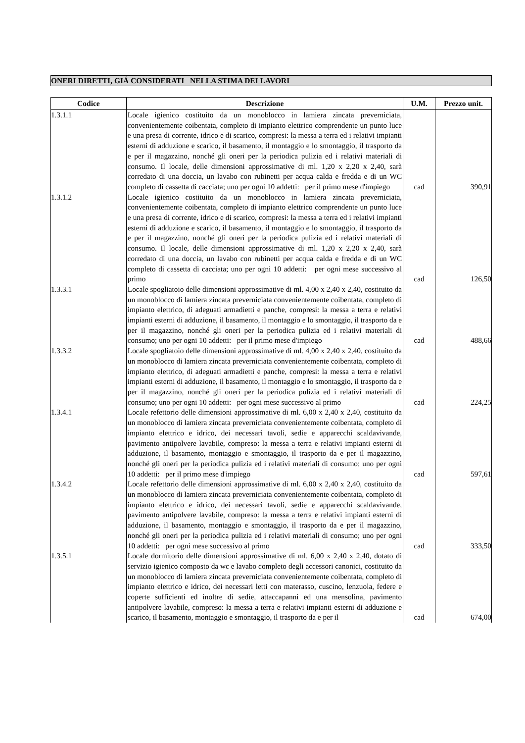ONERI DIRETTI, GIÁ CONSIDERATI NELLA STIMA DEI LAVORI
| Codice | Descrizione | U.M. | Prezzo unit. |
| --- | --- | --- | --- |
| 1.3.1.1 | Locale igienico costituito da un monoblocco in lamiera zincata preverniciata, convenientemente coibentata, completo di impianto elettrico comprendente un punto luce e una presa di corrente, idrico e di scarico, compresi: la messa a terra ed i relativi impianti esterni di adduzione e scarico, il basamento, il montaggio e lo smontaggio, il trasporto da e per il magazzino, nonché gli oneri per la periodica pulizia ed i relativi materiali di consumo. Il locale, delle dimensioni approssimative di ml. 1,20 x 2,20 x 2,40, sarà corredato di una doccia, un lavabo con rubinetti per acqua calda e fredda e di un WC completo di cassetta di cacciata; uno per ogni 10 addetti: per il primo mese d'impiego | cad | 390,91 |
| 1.3.1.2 | Locale igienico costituito da un monoblocco in lamiera zincata preverniciata, convenientemente coibentata, completo di impianto elettrico comprendente un punto luce e una presa di corrente, idrico e di scarico, compresi: la messa a terra ed i relativi impianti esterni di adduzione e scarico, il basamento, il montaggio e lo smontaggio, il trasporto da e per il magazzino, nonché gli oneri per la periodica pulizia ed i relativi materiali di consumo. Il locale, delle dimensioni approssimative di ml. 1,20 x 2,20 x 2,40, sarà corredato di una doccia, un lavabo con rubinetti per acqua calda e fredda e di un WC completo di cassetta di cacciata; uno per ogni 10 addetti: per ogni mese successivo al primo | cad | 126,50 |
| 1.3.3.1 | Locale spogliatoio delle dimensioni approssimative di ml. 4,00 x 2,40 x 2,40, costituito da un monoblocco di lamiera zincata preverniciata convenientemente coibentata, completo di impianto elettrico, di adeguati armadietti e panche, compresi: la messa a terra e relativi impianti esterni di adduzione, il basamento, il montaggio e lo smontaggio, il trasporto da e per il magazzino, nonché gli oneri per la periodica pulizia ed i relativi materiali di consumo; uno per ogni 10 addetti: per il primo mese d'impiego | cad | 488,66 |
| 1.3.3.2 | Locale spogliatoio delle dimensioni approssimative di ml. 4,00 x 2,40 x 2,40, costituito da un monoblocco di lamiera zincata preverniciata convenientemente coibentata, completo di impianto elettrico, di adeguati armadietti e panche, compresi: la messa a terra e relativi impianti esterni di adduzione, il basamento, il montaggio e lo smontaggio, il trasporto da e per il magazzino, nonché gli oneri per la periodica pulizia ed i relativi materiali di consumo; uno per ogni 10 addetti: per ogni mese successivo al primo | cad | 224,25 |
| 1.3.4.1 | Locale refettorio delle dimensioni approssimative di ml. 6,00 x 2,40 x 2,40, costituito da un monoblocco di lamiera zincata preverniciata convenientemente coibentata, completo di impianto elettrico e idrico, dei necessari tavoli, sedie e apparecchi scaldavivande, pavimento antipolvere lavabile, compreso: la messa a terra e relativi impianti esterni di adduzione, il basamento, montaggio e smontaggio, il trasporto da e per il magazzino, nonché gli oneri per la periodica pulizia ed i relativi materiali di consumo; uno per ogni 10 addetti: per il primo mese d'impiego | cad | 597,61 |
| 1.3.4.2 | Locale refettorio delle dimensioni approssimative di ml. 6,00 x 2,40 x 2,40, costituito da un monoblocco di lamiera zincata preverniciata convenientemente coibentata, completo di impianto elettrico e idrico, dei necessari tavoli, sedie e apparecchi scaldavivande, pavimento antipolvere lavabile, compreso: la messa a terra e relativi impianti esterni di adduzione, il basamento, montaggio e smontaggio, il trasporto da e per il magazzino, nonché gli oneri per la periodica pulizia ed i relativi materiali di consumo; uno per ogni 10 addetti: per ogni mese successivo al primo | cad | 333,50 |
| 1.3.5.1 | Locale dormitorio delle dimensioni approssimative di ml. 6,00 x 2,40 x 2,40, dotato di servizio igienico composto da wc e lavabo completo degli accessori canonici, costituito da un monoblocco di lamiera zincata preverniciata convenientemente coibentata, completo di impianto elettrico e idrico, dei necessari letti con materasso, cuscino, lenzuola, federe e coperte sufficienti ed inoltre di sedie, attaccapanni ed una mensolina, pavimento antipolvere lavabile, compreso: la messa a terra e relativi impianti esterni di adduzione e scarico, il basamento, montaggio e smontaggio, il trasporto da e per il | cad | 674,00 |